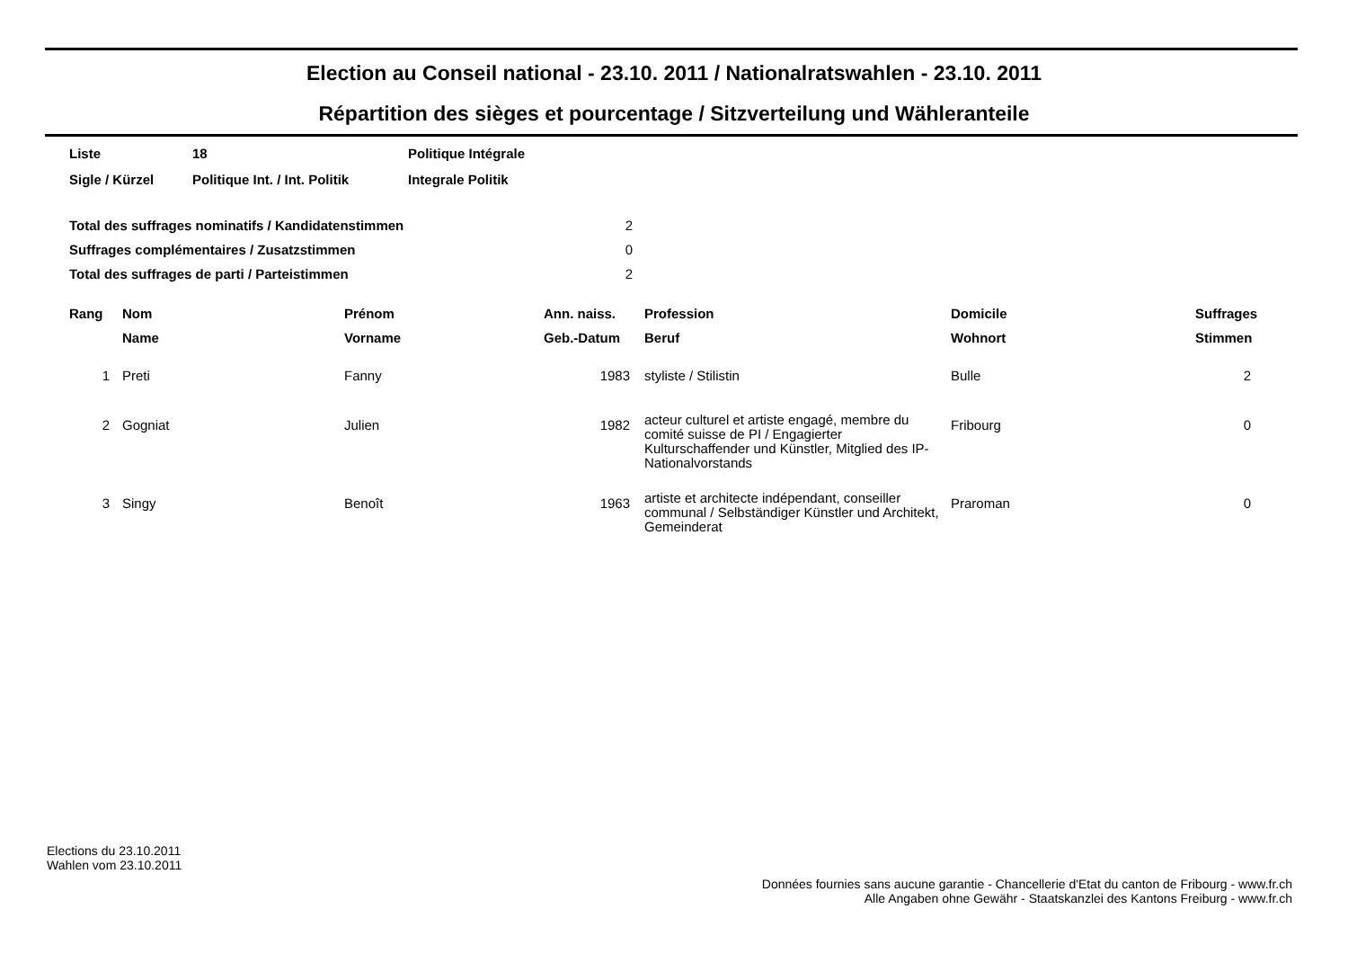Election au Conseil national - 23.10. 2011 / Nationalratswahlen - 23.10. 2011
Répartition des sièges et pourcentage / Sitzverteilung und Wähleranteile
| Liste | 18 | Politique Intégrale |
| Sigle / Kürzel | Politique Int. / Int. Politik | Integrale Politik |
| Total des suffrages nominatifs / Kandidatenstimmen | 2 |
| Suffrages complémentaires / Zusatzstimmen | 0 |
| Total des suffrages de parti / Parteistimmen | 2 |
| Rang | Nom | Prénom | Ann. naiss. | Profession | Domicile | Suffrages |
| --- | --- | --- | --- | --- | --- | --- |
| | Name | Vorname | Geb.-Datum | Beruf | Wohnort | Stimmen |
| 1 | Preti | Fanny | 1983 | styliste / Stilistin | Bulle | 2 |
| 2 | Gogniat | Julien | 1982 | acteur culturel et artiste engagé, membre du comité suisse de PI / Engagierter Kulturschaffender und Künstler, Mitglied des IP-Nationalvorstands | Fribourg | 0 |
| 3 | Singy | Benoît | 1963 | artiste et architecte indépendant, conseiller communal / Selbständiger Künstler und Architekt, Gemeinderat | Praroman | 0 |
Elections du 23.10.2011
Wahlen vom 23.10.2011
Données fournies sans aucune garantie - Chancellerie d'Etat du canton de Fribourg - www.fr.ch
Alle Angaben ohne Gewähr - Staatskanzlei des Kantons Freiburg - www.fr.ch